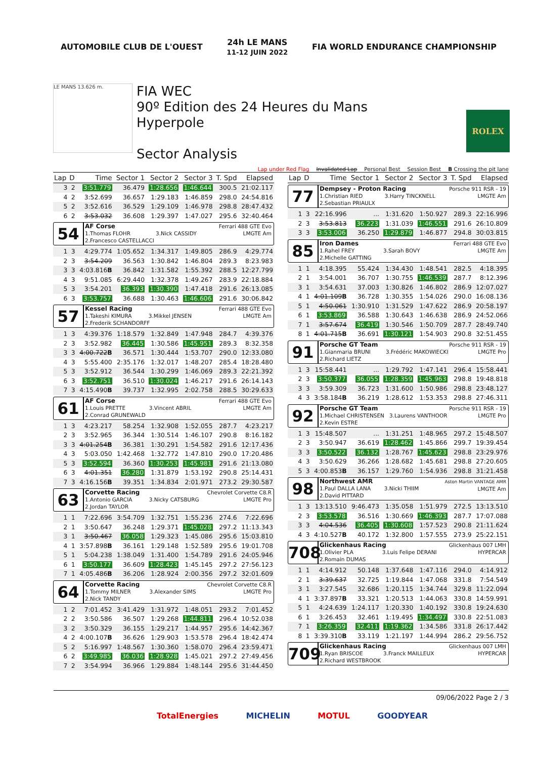AUTOMOBILE CLUB DE L'OUEST
24h LE MANS
11-12 JUIN 2022
FIA WORLD ENDURANCE CHAMPIONSHIP
LE MANS 13.626 m.
FIA WEC
90º Edition des 24 Heures du Mans
Hyperpole
Sector Analysis
ROLEX
Lap under Red Flag Invalidated Lap Personal Best Session Best B Crossing the pit lane
| Lap | D | Time | Sector 1 | Sector 2 | Sector 3 | T. Spd | Elapsed |
| --- | --- | --- | --- | --- | --- | --- | --- |
| 3 | 2 | 3:51.779 | 36.479 | 1:28.656 | 1:46.644 | 300.5 | 21:02.117 |
| 4 | 2 | 3:52.699 | 36.657 | 1:29.183 | 1:46.859 | 298.0 | 24:54.816 |
| 5 | 2 | 3:52.616 | 36.529 | 1:29.109 | 1:46.978 | 298.8 | 28:47.432 |
| 6 | 2 | 3:53.032 | 36.608 | 1:29.397 | 1:47.027 | 295.6 | 32:40.464 |
| 54 AF Corse 1.Thomas FLOHR 3.Nick CASSIDY 2.Francesco CASTELLACCI Ferrari 488 GTE Evo LMGTE Am | | | | | | | |
| 1 | 3 | 4:29.774 | 1:05.652 | 1:34.317 | 1:49.805 | 286.9 | 4:29.774 |
| 2 | 3 | 3:54.209 | 36.563 | 1:30.842 | 1:46.804 | 289.3 | 8:23.983 |
| 3 | 3 | 4:03.816 B | 36.842 | 1:31.582 | 1:55.392 | 288.5 | 12:27.799 |
| 4 | 3 | 9:51.085 | 6:29.440 | 1:32.378 | 1:49.267 | 283.9 | 22:18.884 |
| 5 | 3 | 3:54.201 | 36.393 | 1:30.390 | 1:47.418 | 291.6 | 26:13.085 |
| 6 | 3 | 3:53.757 | 36.688 | 1:30.463 | 1:46.606 | 291.6 | 30:06.842 |
| 57 Kessel Racing 1.Takeshi KIMURA 3.Mikkel JENSEN 2.Frederik SCHANDORFF Ferrari 488 GTE Evo LMGTE Am | | | | | | | |
| 1 | 3 | 4:39.376 | 1:18.579 | 1:32.849 | 1:47.948 | 284.7 | 4:39.376 |
| 2 | 3 | 3:52.982 | 36.445 | 1:30.586 | 1:45.951 | 289.3 | 8:32.358 |
| 3 | 3 | 4:00.722 B | 36.571 | 1:30.444 | 1:53.707 | 290.0 | 12:33.080 |
| 4 | 3 | 5:55.400 | 2:35.176 | 1:32.017 | 1:48.207 | 285.4 | 18:28.480 |
| 5 | 3 | 3:52.912 | 36.544 | 1:30.299 | 1:46.069 | 289.3 | 22:21.392 |
| 6 | 3 | 3:52.751 | 36.510 | 1:30.024 | 1:46.217 | 291.6 | 26:14.143 |
| 7 | 3 | 4:15.490 B | 39.737 | 1:32.995 | 2:02.758 | 288.5 | 30:29.633 |
| 61 AF Corse 1.Louis PRETTE 3.Vincent ABRIL 2.Conrad GRUNEWALD Ferrari 488 GTE Evo LMGTE Am | | | | | | | |
| 1 | 3 | 4:23.217 | 58.254 | 1:32.908 | 1:52.055 | 287.7 | 4:23.217 |
| 2 | 3 | 3:52.965 | 36.344 | 1:30.514 | 1:46.107 | 290.8 | 8:16.182 |
| 3 | 3 | 4:01.254 B | 36.381 | 1:30.291 | 1:54.582 | 291.6 | 12:17.436 |
| 4 | 3 | 5:03.050 | 1:42.468 | 1:32.772 | 1:47.810 | 290.0 | 17:20.486 |
| 5 | 3 | 3:52.594 | 36.360 | 1:30.253 | 1:45.981 | 291.6 | 21:13.080 |
| 6 | 3 | 4:01.351 | 36.280 | 1:31.879 | 1:53.192 | 290.8 | 25:14.431 |
| 7 | 3 | 4:16.156 B | 39.351 | 1:34.834 | 2:01.971 | 273.2 | 29:30.587 |
| 63 Corvette Racing 1.Antonio GARCIA 3.Nicky CATSBURG 2.Jordan TAYLOR Chevrolet Corvette C8.R LMGTE Pro | | | | | | | |
| 1 | 1 | 7:22.696 | 3:54.709 | 1:32.751 | 1:55.236 | 274.6 | 7:22.696 |
| 2 | 1 | 3:50.647 | 36.248 | 1:29.371 | 1:45.028 | 297.2 | 11:13.343 |
| 3 | 1 | 3:50.467 | 36.058 | 1:29.323 | 1:45.086 | 295.6 | 15:03.810 |
| 4 | 1 | 3:57.898 B | 36.161 | 1:29.148 | 1:52.589 | 295.6 | 19:01.708 |
| 5 | 1 | 5:04.238 | 1:38.049 | 1:31.400 | 1:54.789 | 291.6 | 24:05.946 |
| 6 | 1 | 3:50.177 | 36.609 | 1:28.423 | 1:45.145 | 297.2 | 27:56.123 |
| 7 | 1 | 4:05.486 B | 36.206 | 1:28.924 | 2:00.356 | 297.2 | 32:01.609 |
| 64 Corvette Racing 1.Tommy MILNER 3.Alexander SIMS 2.Nick TANDY Chevrolet Corvette C8.R LMGTE Pro | | | | | | | |
| 1 | 2 | 7:01.452 | 3:41.429 | 1:31.972 | 1:48.051 | 293.2 | 7:01.452 |
| 2 | 2 | 3:50.586 | 36.507 | 1:29.268 | 1:44.811 | 296.4 | 10:52.038 |
| 3 | 2 | 3:50.329 | 36.155 | 1:29.217 | 1:44.957 | 295.6 | 14:42.367 |
| 4 | 2 | 4:00.107 B | 36.626 | 1:29.903 | 1:53.578 | 296.4 | 18:42.474 |
| 5 | 2 | 5:16.997 | 1:48.567 | 1:30.360 | 1:58.070 | 296.4 | 23:59.471 |
| 6 | 2 | 3:49.985 | 36.036 | 1:28.928 | 1:45.021 | 297.2 | 27:49.456 |
| 7 | 2 | 3:54.994 | 36.966 | 1:29.884 | 1:48.144 | 295.6 | 31:44.450 |
| Lap | D | Time | Sector 1 | Sector 2 | Sector 3 | T. Spd | Elapsed |
| --- | --- | --- | --- | --- | --- | --- | --- |
| 77 Dempsey - Proton Racing 1.Christian RIED 3.Harry TINCKNELL 2.Sebastian PRIAULX Porsche 911 RSR - 19 LMGTE Am | | | | | | | |
| 1 | 3 | 22:16.996 | ... | 1:31.620 | 1:50.927 | 289.3 | 22:16.996 |
| 2 | 3 | 3:53.813 | 36.223 | 1:31.039 | 1:46.551 | 291.6 | 26:10.809 |
| 3 | 3 | 3:53.006 | 36.250 | 1:29.879 | 1:46.877 | 294.8 | 30:03.815 |
| 85 Iron Dames 1.Rahel FREY 3.Sarah BOVY 2.Michelle GATTING Ferrari 488 GTE Evo LMGTE Am | | | | | | | |
| 1 | 1 | 4:18.395 | 55.424 | 1:34.430 | 1:48.541 | 282.5 | 4:18.395 |
| 2 | 1 | 3:54.001 | 36.707 | 1:30.755 | 1:46.539 | 287.7 | 8:12.396 |
| 3 | 1 | 3:54.631 | 37.003 | 1:30.826 | 1:46.802 | 286.9 | 12:07.027 |
| 4 | 1 | 4:01.109 B | 36.728 | 1:30.355 | 1:54.026 | 290.0 | 16:08.136 |
| 5 | 1 | 4:50.061 | 1:30.910 | 1:31.529 | 1:47.622 | 286.9 | 20:58.197 |
| 6 | 1 | 3:53.869 | 36.588 | 1:30.643 | 1:46.638 | 286.9 | 24:52.066 |
| 7 | 1 | 3:57.674 | 36.419 | 1:30.546 | 1:50.709 | 287.7 | 28:49.740 |
| 8 | 1 | 4:01.715 B | 36.691 | 1:30.121 | 1:54.903 | 290.8 | 32:51.455 |
| 91 Porsche GT Team 1.Gianmaria BRUNI 3.Frédéric MAKOWIECKI 2.Richard LIETZ Porsche 911 RSR - 19 LMGTE Pro | | | | | | | |
| 1 | 3 | 15:58.441 | ... | 1:29.792 | 1:47.141 | 296.4 | 15:58.441 |
| 2 | 3 | 3:50.377 | 36.055 | 1:28.359 | 1:45.963 | 298.8 | 19:48.818 |
| 3 | 3 | 3:59.309 | 36.723 | 1:31.600 | 1:50.986 | 298.8 | 23:48.127 |
| 4 | 3 | 3:58.184 B | 36.219 | 1:28.612 | 1:53.353 | 298.8 | 27:46.311 |
| 92 Porsche GT Team 1.Michael CHRISTENSEN 3.Laurens VANTHOOR 2.Kevin ESTRE Porsche 911 RSR - 19 LMGTE Pro | | | | | | | |
| 1 | 3 | 15:48.507 | ... | 1:31.251 | 1:48.965 | 297.2 | 15:48.507 |
| 2 | 3 | 3:50.947 | 36.619 | 1:28.462 | 1:45.866 | 299.7 | 19:39.454 |
| 3 | 3 | 3:50.522 | 36.132 | 1:28.767 | 1:45.623 | 298.8 | 23:29.976 |
| 4 | 3 | 3:50.629 | 36.266 | 1:28.682 | 1:45.681 | 298.8 | 27:20.605 |
| 5 | 3 | 4:00.853 B | 36.157 | 1:29.760 | 1:54.936 | 298.8 | 31:21.458 |
| 98 Northwest AMR 1.Paul DALLA LANA 3.Nicki THIIM 2.David PITTARD Aston Martin VANTAGE AMR LMGTE Am | | | | | | | |
| 1 | 3 | 13:13.510 | 9:46.473 | 1:35.058 | 1:51.979 | 272.5 | 13:13.510 |
| 2 | 3 | 3:53.578 | 36.516 | 1:30.669 | 1:46.393 | 287.7 | 17:07.088 |
| 3 | 3 | 4:04.536 | 36.405 | 1:30.608 | 1:57.523 | 290.8 | 21:11.624 |
| 4 | 3 | 4:10.527 B | 40.172 | 1:32.800 | 1:57.555 | 273.9 | 25:22.151 |
| 708 Glickenhaus Racing 1.Olivier PLA 3.Luis Felipe DERANI 2.Romain DUMAS Glickenhaus 007 LMH HYPERCAR | | | | | | | |
| 1 | 1 | 4:14.912 | 50.148 | 1:37.648 | 1:47.116 | 294.0 | 4:14.912 |
| 2 | 1 | 3:39.637 | 32.725 | 1:19.844 | 1:47.068 | 331.8 | 7:54.549 |
| 3 | 1 | 3:27.545 | 32.686 | 1:20.115 | 1:34.744 | 329.8 | 11:22.094 |
| 4 | 1 | 3:37.897 B | 33.321 | 1:20.513 | 1:44.063 | 330.8 | 14:59.991 |
| 5 | 1 | 4:24.639 | 1:24.117 | 1:20.330 | 1:40.192 | 330.8 | 19:24.630 |
| 6 | 1 | 3:26.453 | 32.461 | 1:19.495 | 1:34.497 | 330.8 | 22:51.083 |
| 7 | 1 | 3:26.359 | 32.411 | 1:19.362 | 1:34.586 | 331.8 | 26:17.442 |
| 8 | 1 | 3:39.310 B | 33.119 | 1:21.197 | 1:44.994 | 286.2 | 29:56.752 |
| 709 Glickenhaus Racing 1.Ryan BRISCOE 3.Franck MAILLEUX 2.Richard WESTBROOK Glickenhaus 007 LMH HYPERCAR | | | | | | | |
09/06/2022 Page 2 / 3
TotalEnergies MICHELIN MOTUL GOODYEAR